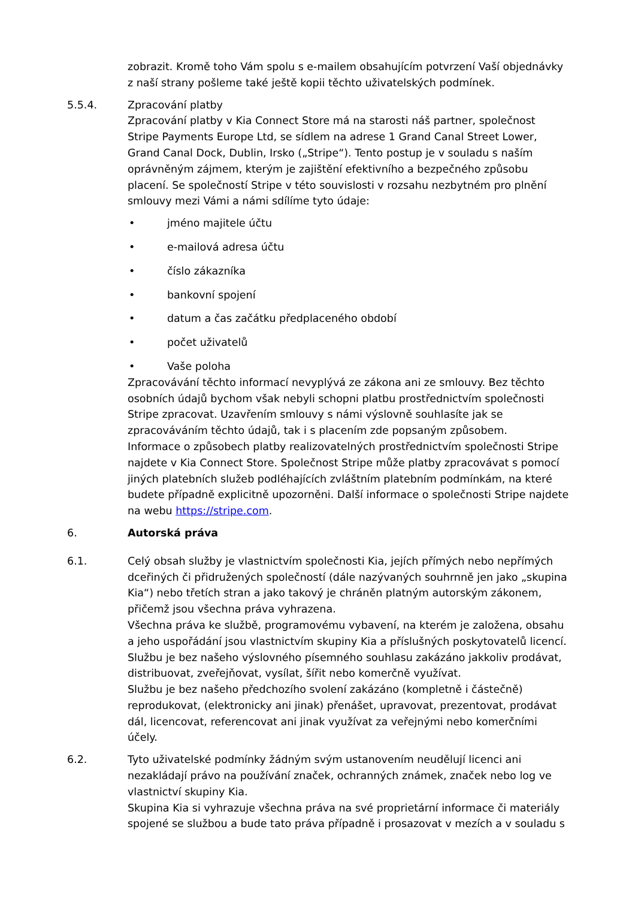zobrazit. Kromě toho Vám spolu s e-mailem obsahujícím potvrzení Vaší objednávky z naší strany pošleme také ještě kopii těchto uživatelských podmínek.
5.5.4. Zpracování platby
Zpracování platby v Kia Connect Store má na starosti náš partner, společnost Stripe Payments Europe Ltd, se sídlem na adrese 1 Grand Canal Street Lower, Grand Canal Dock, Dublin, Irsko („Stripe“). Tento postup je v souladu s naším oprávněným zájmem, kterým je zajištění efektivního a bezpečného způsobu placení. Se společností Stripe v této souvislosti v rozsahu nezbytném pro plnění smlouvy mezi Vámi a námi sdílíme tyto údaje:
• jméno majitele účtu
• e-mailová adresa účtu
• číslo zákazníka
• bankovní spojení
• datum a čas začátku předplaceného období
• počet uživatelů
• Vaše poloha
Zpracovávání těchto informací nevyplývá ze zákona ani ze smlouvy. Bez těchto osobních údajů bychom však nebyli schopni platbu prostřednictvím společnosti Stripe zpracovat. Uzavřením smlouvy s námi výslovně souhlasíte jak se zpracováváním těchto údajů, tak i s placením zde popsaným způsobem.
Informace o způsobech platby realizovatelných prostřednictvím společnosti Stripe najdete v Kia Connect Store. Společnost Stripe může platby zpracovávat s pomocí jiných platebních služeb podléhajících zvláštním platebním podmínkám, na které budete případně explicitně upozorněni. Další informace o společnosti Stripe najdete na webu https://stripe.com.
6. Autorská práva
6.1. Celý obsah služby je vlastnictvím společnosti Kia, jejích přímých nebo nepřímých dceřiných či přidružených společností (dále nazývaných souhrnně jen jako „skupina Kia“) nebo třetích stran a jako takový je chráněn platným autorským zákonem, přičemž jsou všechna práva vyhrazena.
Všechna práva ke službě, programovému vybavení, na kterém je založena, obsahu a jeho uspořádání jsou vlastnictvím skupiny Kia a příslušných poskytovatelů licencí. Službu je bez našeho výslovného písemného souhlasu zakázáno jakkoliv prodávat, distribuovat, zveřejňovat, vysílat, šířit nebo komerčně využívat.
Službu je bez našeho předchozího svolení zakázáno (kompletně i částečně) reprodukovat, (elektronicky ani jinak) přenášet, upravovat, prezentovat, prodávat dál, licencovat, referencovat ani jinak využívat za veřejnými nebo komerčními účely.
6.2. Tyto uživatelské podmínky žádným svým ustanovením neudělují licenci ani nezakládají právo na používání značek, ochranných známek, značek nebo log ve vlastnictví skupiny Kia.
Skupina Kia si vyhrazuje všechna práva na své proprietární informace či materiály spojené se službou a bude tato práva případně i prosazovat v mezích a v souladu s